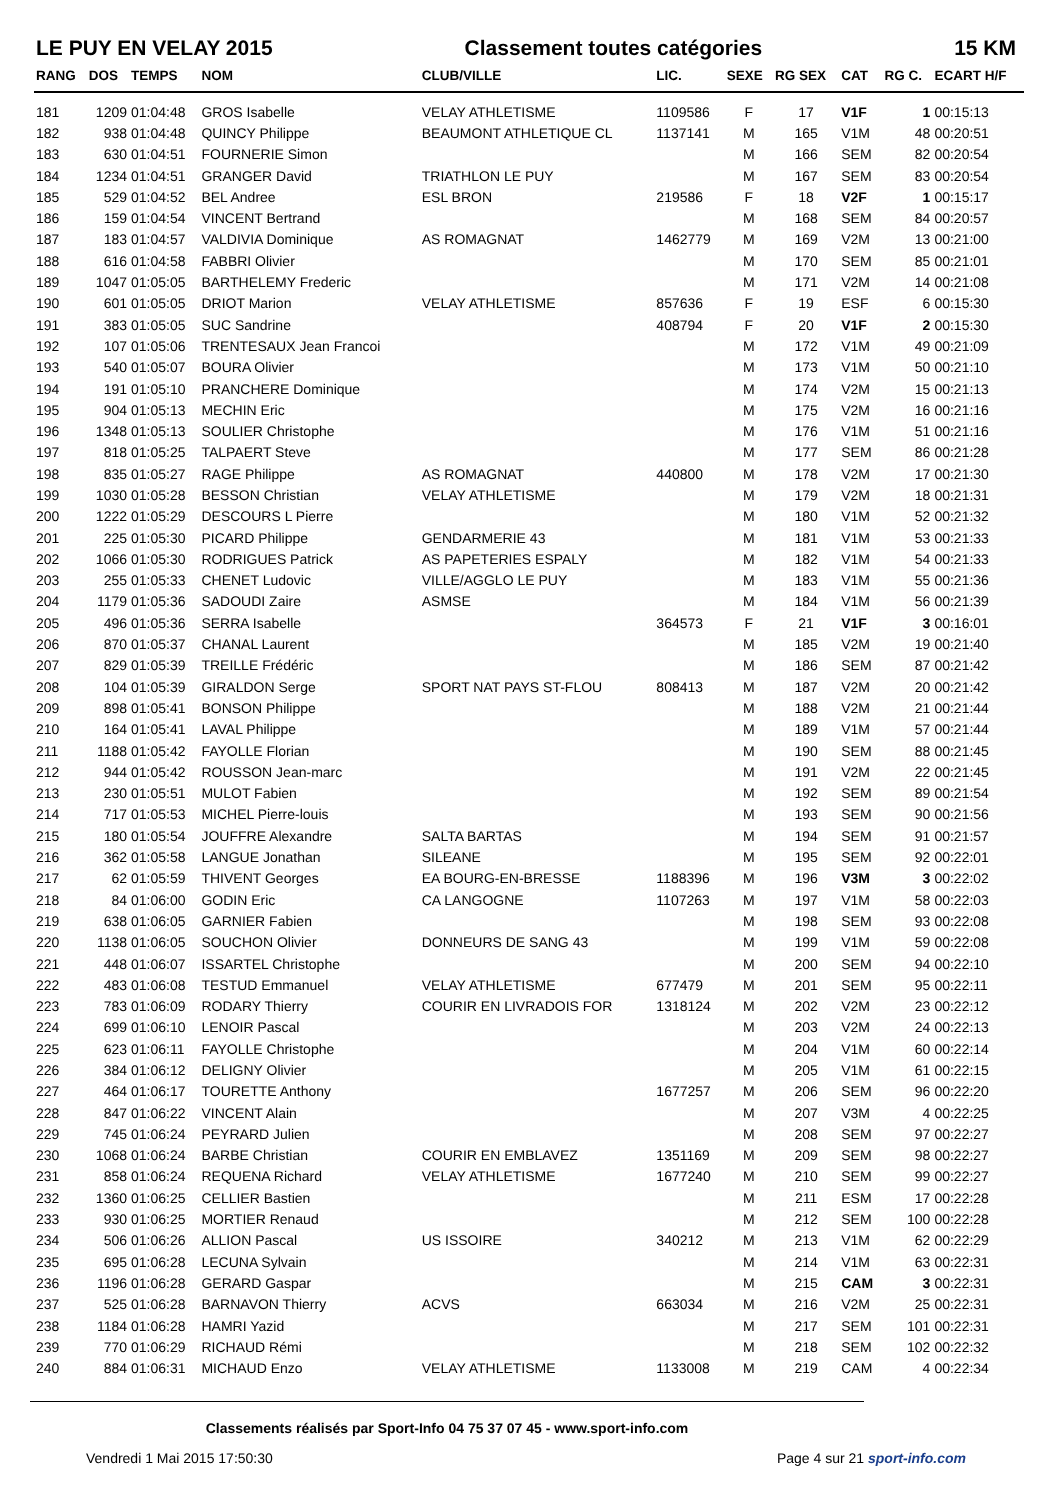LE PUY EN VELAY 2015 Classement toutes catégories 15 KM
| RANG | DOS | TEMPS | NOM | CLUB/VILLE | LIC. | SEXE | RG SEX | CAT | RG C. | ECART H/F |
| --- | --- | --- | --- | --- | --- | --- | --- | --- | --- | --- |
| 181 | 1209 | 01:04:48 | GROS Isabelle | VELAY ATHLETISME | 1109586 | F | 17 | V1F | 1 | 00:15:13 |
| 182 | 938 | 01:04:48 | QUINCY Philippe | BEAUMONT ATHLETIQUE CL | 1137141 | M | 165 | V1M | 48 | 00:20:51 |
| 183 | 630 | 01:04:51 | FOURNERIE Simon | | | M | 166 | SEM | 82 | 00:20:54 |
| 184 | 1234 | 01:04:51 | GRANGER David | TRIATHLON LE PUY | | M | 167 | SEM | 83 | 00:20:54 |
| 185 | 529 | 01:04:52 | BEL Andree | ESL BRON | 219586 | F | 18 | V2F | 1 | 00:15:17 |
| 186 | 159 | 01:04:54 | VINCENT Bertrand | | | M | 168 | SEM | 84 | 00:20:57 |
| 187 | 183 | 01:04:57 | VALDIVIA Dominique | AS ROMAGNAT | 1462779 | M | 169 | V2M | 13 | 00:21:00 |
| 188 | 616 | 01:04:58 | FABBRI Olivier | | | M | 170 | SEM | 85 | 00:21:01 |
| 189 | 1047 | 01:05:05 | BARTHELEMY Frederic | | | M | 171 | V2M | 14 | 00:21:08 |
| 190 | 601 | 01:05:05 | DRIOT Marion | VELAY ATHLETISME | 857636 | F | 19 | ESF | 6 | 00:15:30 |
| 191 | 383 | 01:05:05 | SUC Sandrine | | 408794 | F | 20 | V1F | 2 | 00:15:30 |
| 192 | 107 | 01:05:06 | TRENTESAUX Jean Francoi | | | M | 172 | V1M | 49 | 00:21:09 |
| 193 | 540 | 01:05:07 | BOURA Olivier | | | M | 173 | V1M | 50 | 00:21:10 |
| 194 | 191 | 01:05:10 | PRANCHERE Dominique | | | M | 174 | V2M | 15 | 00:21:13 |
| 195 | 904 | 01:05:13 | MECHIN Eric | | | M | 175 | V2M | 16 | 00:21:16 |
| 196 | 1348 | 01:05:13 | SOULIER Christophe | | | M | 176 | V1M | 51 | 00:21:16 |
| 197 | 818 | 01:05:25 | TALPAERT Steve | | | M | 177 | SEM | 86 | 00:21:28 |
| 198 | 835 | 01:05:27 | RAGE Philippe | AS ROMAGNAT | 440800 | M | 178 | V2M | 17 | 00:21:30 |
| 199 | 1030 | 01:05:28 | BESSON Christian | VELAY ATHLETISME | | M | 179 | V2M | 18 | 00:21:31 |
| 200 | 1222 | 01:05:29 | DESCOURS L Pierre | | | M | 180 | V1M | 52 | 00:21:32 |
| 201 | 225 | 01:05:30 | PICARD Philippe | GENDARMERIE 43 | | M | 181 | V1M | 53 | 00:21:33 |
| 202 | 1066 | 01:05:30 | RODRIGUES Patrick | AS PAPETERIES ESPALY | | M | 182 | V1M | 54 | 00:21:33 |
| 203 | 255 | 01:05:33 | CHENET Ludovic | VILLE/AGGLO LE PUY | | M | 183 | V1M | 55 | 00:21:36 |
| 204 | 1179 | 01:05:36 | SADOUDI Zaire | ASMSE | | M | 184 | V1M | 56 | 00:21:39 |
| 205 | 496 | 01:05:36 | SERRA Isabelle | | 364573 | F | 21 | V1F | 3 | 00:16:01 |
| 206 | 870 | 01:05:37 | CHANAL Laurent | | | M | 185 | V2M | 19 | 00:21:40 |
| 207 | 829 | 01:05:39 | TREILLE Frédéric | | | M | 186 | SEM | 87 | 00:21:42 |
| 208 | 104 | 01:05:39 | GIRALDON Serge | SPORT NAT PAYS ST-FLOU | 808413 | M | 187 | V2M | 20 | 00:21:42 |
| 209 | 898 | 01:05:41 | BONSON Philippe | | | M | 188 | V2M | 21 | 00:21:44 |
| 210 | 164 | 01:05:41 | LAVAL Philippe | | | M | 189 | V1M | 57 | 00:21:44 |
| 211 | 1188 | 01:05:42 | FAYOLLE Florian | | | M | 190 | SEM | 88 | 00:21:45 |
| 212 | 944 | 01:05:42 | ROUSSON Jean-marc | | | M | 191 | V2M | 22 | 00:21:45 |
| 213 | 230 | 01:05:51 | MULOT Fabien | | | M | 192 | SEM | 89 | 00:21:54 |
| 214 | 717 | 01:05:53 | MICHEL Pierre-louis | | | M | 193 | SEM | 90 | 00:21:56 |
| 215 | 180 | 01:05:54 | JOUFFRE Alexandre | SALTA BARTAS | | M | 194 | SEM | 91 | 00:21:57 |
| 216 | 362 | 01:05:58 | LANGUE Jonathan | SILEANE | | M | 195 | SEM | 92 | 00:22:01 |
| 217 | 62 | 01:05:59 | THIVENT Georges | EA BOURG-EN-BRESSE | 1188396 | M | 196 | V3M | 3 | 00:22:02 |
| 218 | 84 | 01:06:00 | GODIN Eric | CA LANGOGNE | 1107263 | M | 197 | V1M | 58 | 00:22:03 |
| 219 | 638 | 01:06:05 | GARNIER Fabien | | | M | 198 | SEM | 93 | 00:22:08 |
| 220 | 1138 | 01:06:05 | SOUCHON Olivier | DONNEURS DE SANG 43 | | M | 199 | V1M | 59 | 00:22:08 |
| 221 | 448 | 01:06:07 | ISSARTEL Christophe | | | M | 200 | SEM | 94 | 00:22:10 |
| 222 | 483 | 01:06:08 | TESTUD Emmanuel | VELAY ATHLETISME | 677479 | M | 201 | SEM | 95 | 00:22:11 |
| 223 | 783 | 01:06:09 | RODARY Thierry | COURIR EN LIVRADOIS FOR | 1318124 | M | 202 | V2M | 23 | 00:22:12 |
| 224 | 699 | 01:06:10 | LENOIR Pascal | | | M | 203 | V2M | 24 | 00:22:13 |
| 225 | 623 | 01:06:11 | FAYOLLE Christophe | | | M | 204 | V1M | 60 | 00:22:14 |
| 226 | 384 | 01:06:12 | DELIGNY Olivier | | | M | 205 | V1M | 61 | 00:22:15 |
| 227 | 464 | 01:06:17 | TOURETTE Anthony | | 1677257 | M | 206 | SEM | 96 | 00:22:20 |
| 228 | 847 | 01:06:22 | VINCENT Alain | | | M | 207 | V3M | 4 | 00:22:25 |
| 229 | 745 | 01:06:24 | PEYRARD Julien | | | M | 208 | SEM | 97 | 00:22:27 |
| 230 | 1068 | 01:06:24 | BARBE Christian | COURIR EN EMBLAVEZ | 1351169 | M | 209 | SEM | 98 | 00:22:27 |
| 231 | 858 | 01:06:24 | REQUENA Richard | VELAY ATHLETISME | 1677240 | M | 210 | SEM | 99 | 00:22:27 |
| 232 | 1360 | 01:06:25 | CELLIER Bastien | | | M | 211 | ESM | 17 | 00:22:28 |
| 233 | 930 | 01:06:25 | MORTIER Renaud | | | M | 212 | SEM | 100 | 00:22:28 |
| 234 | 506 | 01:06:26 | ALLION Pascal | US ISSOIRE | 340212 | M | 213 | V1M | 62 | 00:22:29 |
| 235 | 695 | 01:06:28 | LECUNA Sylvain | | | M | 214 | V1M | 63 | 00:22:31 |
| 236 | 1196 | 01:06:28 | GERARD Gaspar | | | M | 215 | CAM | 3 | 00:22:31 |
| 237 | 525 | 01:06:28 | BARNAVON Thierry | ACVS | 663034 | M | 216 | V2M | 25 | 00:22:31 |
| 238 | 1184 | 01:06:28 | HAMRI Yazid | | | M | 217 | SEM | 101 | 00:22:31 |
| 239 | 770 | 01:06:29 | RICHAUD Rémi | | | M | 218 | SEM | 102 | 00:22:32 |
| 240 | 884 | 01:06:31 | MICHAUD Enzo | VELAY ATHLETISME | 1133008 | M | 219 | CAM | 4 | 00:22:34 |
Classements réalisés par Sport-Info 04 75 37 07 45 - www.sport-info.com
Vendredi 1 Mai 2015 17:50:30 Page 4 sur 21 sport-info.com